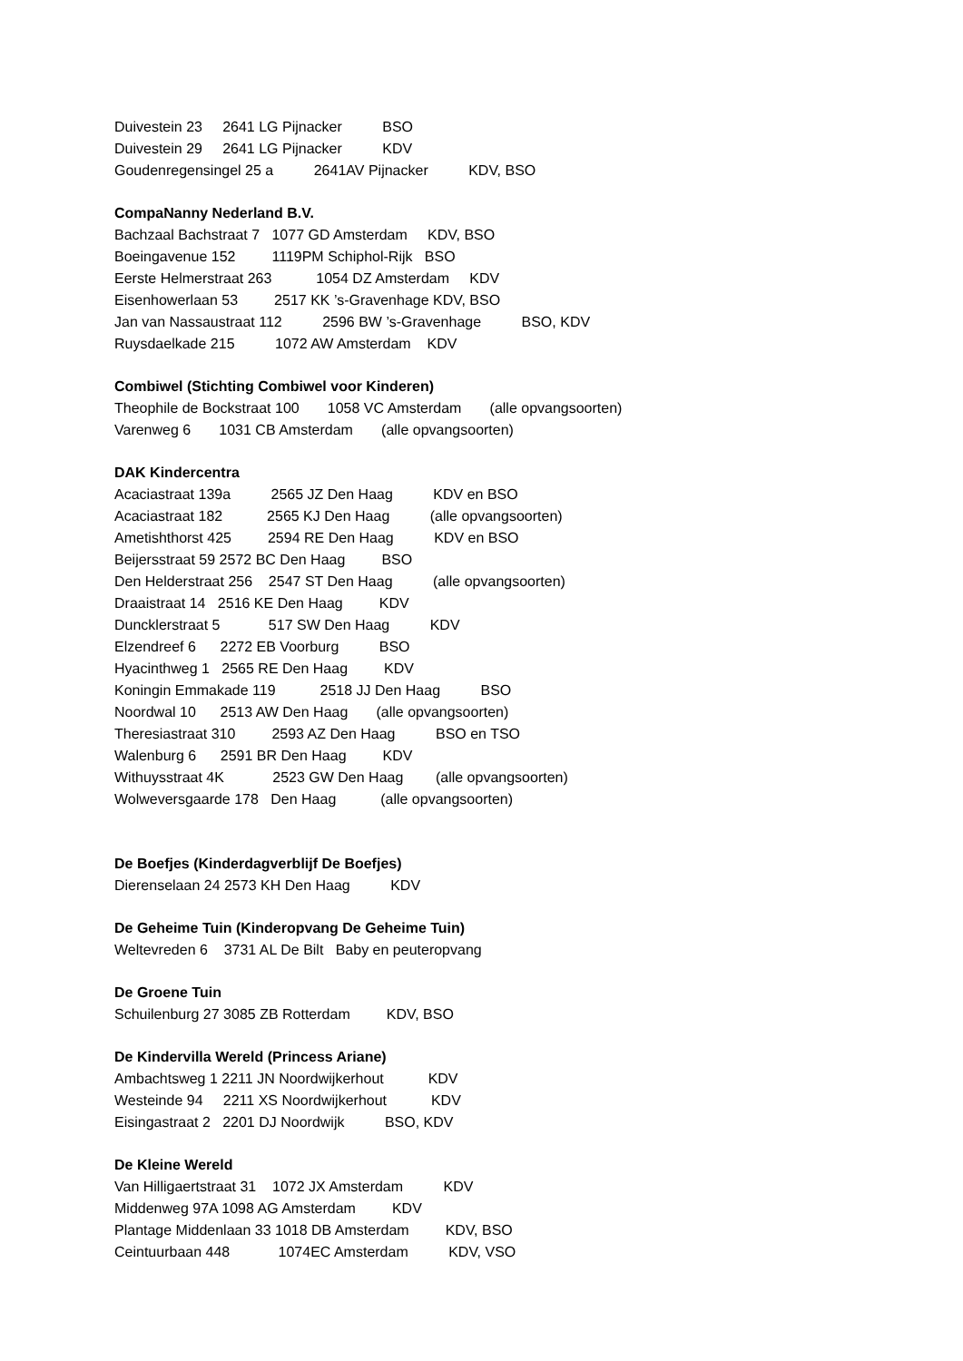Duivestein 23 2641 LG Pijnacker BSO
Duivestein 29 2641 LG Pijnacker KDV
Goudenregensingel 25 a 2641AV Pijnacker KDV, BSO
CompaNanny Nederland B.V.
Bachzaal Bachstraat 7 1077 GD Amsterdam KDV, BSO
Boeingavenue 152 1119PM Schiphol-Rijk BSO
Eerste Helmerstraat 263 1054 DZ Amsterdam KDV
Eisenhowerlaan 53 2517 KK ’s-Gravenhage KDV, BSO
Jan van Nassaustraat 112 2596 BW ’s-Gravenhage BSO, KDV
Ruysdaelkade 215 1072 AW Amsterdam KDV
Combiwel (Stichting Combiwel voor Kinderen)
Theophile de Bockstraat 100 1058 VC Amsterdam (alle opvangsoorten)
Varenweg 6 1031 CB Amsterdam (alle opvangsoorten)
DAK Kindercentra
Acaciastraat 139a 2565 JZ Den Haag KDV en BSO
Acaciastraat 182 2565 KJ Den Haag (alle opvangsoorten)
Ametishthorst 425 2594 RE Den Haag KDV en BSO
Beijersstraat 59 2572 BC Den Haag BSO
Den Helderstraat 256 2547 ST Den Haag (alle opvangsoorten)
Draaistraat 14 2516 KE Den Haag KDV
Duncklerstraat 5 517 SW Den Haag KDV
Elzendreef 6 2272 EB Voorburg BSO
Hyacinthweg 1 2565 RE Den Haag KDV
Koningin Emmakade 119 2518 JJ Den Haag BSO
Noordwal 10 2513 AW Den Haag (alle opvangsoorten)
Theresiastraat 310 2593 AZ Den Haag BSO en TSO
Walenburg 6 2591 BR Den Haag KDV
Withuysstraat 4K 2523 GW Den Haag (alle opvangsoorten)
Wolweversgaarde 178 Den Haag (alle opvangsoorten)
De Boefjes (Kinderdagverblijf De Boefjes)
Dierenselaan 24 2573 KH Den Haag KDV
De Geheime Tuin (Kinderopvang De Geheime Tuin)
Weltevreden 6 3731 AL De Bilt Baby en peuteropvang
De Groene Tuin
Schuilenburg 27 3085 ZB Rotterdam KDV, BSO
De Kindervilla Wereld (Princess Ariane)
Ambachtsweg 1 2211 JN Noordwijkerhout KDV
Westeinde 94 2211 XS Noordwijkerhout KDV
Eisingastraat 2 2201 DJ Noordwijk BSO, KDV
De Kleine Wereld
Van Hilligaertstraat 31 1072 JX Amsterdam KDV
Middenweg 97A 1098 AG Amsterdam KDV
Plantage Middenlaan 33 1018 DB Amsterdam KDV, BSO
Ceintuurbaan 448 1074EC Amsterdam KDV, VSO